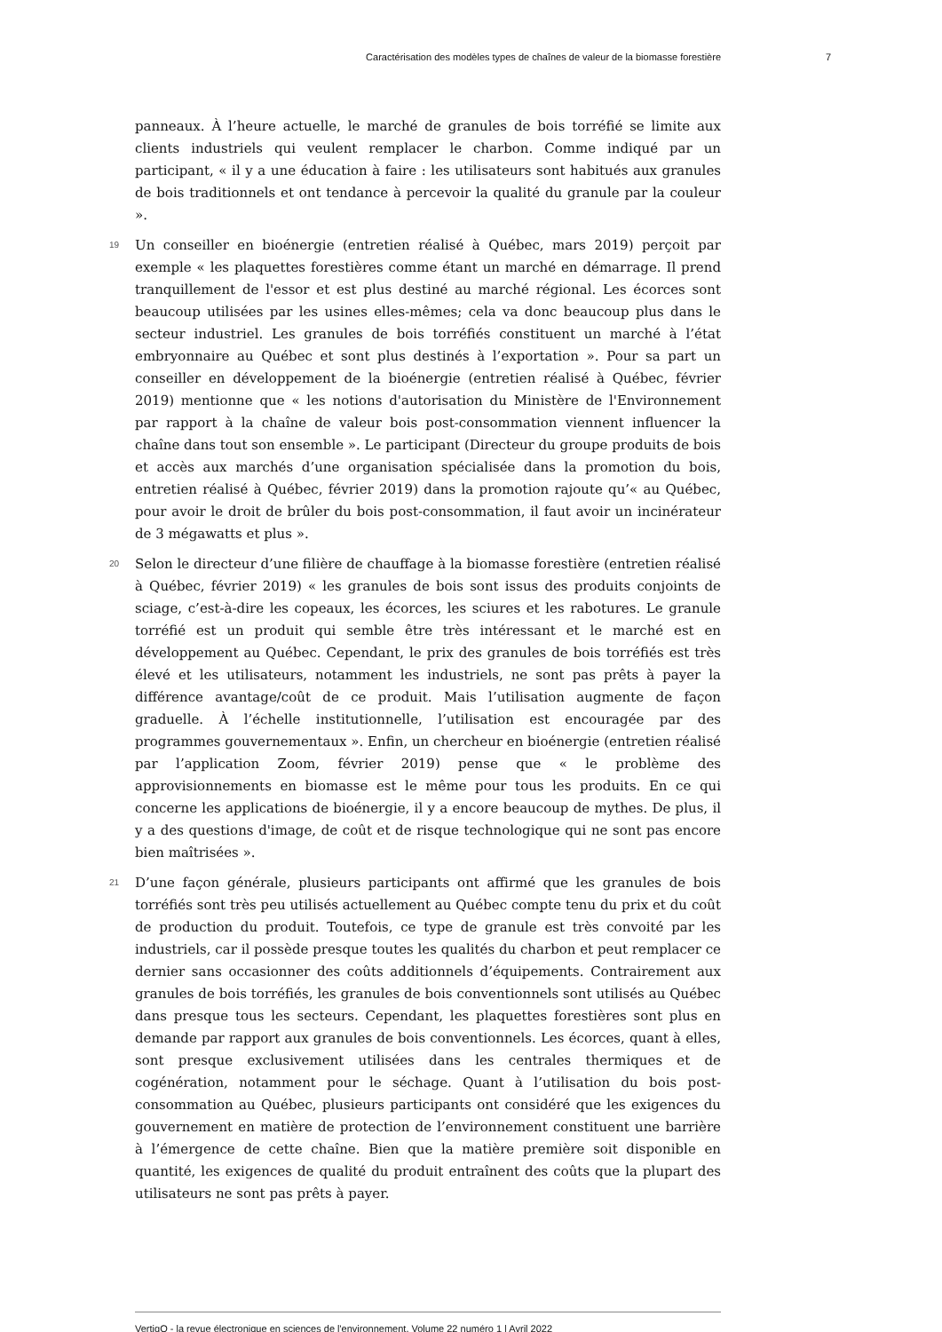Caractérisation des modèles types de chaînes de valeur de la biomasse forestière 7
panneaux. À l’heure actuelle, le marché de granules de bois torréfié se limite aux clients industriels qui veulent remplacer le charbon. Comme indiqué par un participant, « il y a une éducation à faire : les utilisateurs sont habitués aux granules de bois traditionnels et ont tendance à percevoir la qualité du granule par la couleur ».
19
Un conseiller en bioénergie (entretien réalisé à Québec, mars 2019) perçoit par exemple « les plaquettes forestières comme étant un marché en démarrage. Il prend tranquillement de l'essor et est plus destiné au marché régional. Les écorces sont beaucoup utilisées par les usines elles-mêmes; cela va donc beaucoup plus dans le secteur industriel. Les granules de bois torréfiés constituent un marché à l’état embryonnaire au Québec et sont plus destinés à l’exportation ». Pour sa part un conseiller en développement de la bioénergie (entretien réalisé à Québec, février 2019) mentionne que « les notions d'autorisation du Ministère de l'Environnement par rapport à la chaîne de valeur bois post-consommation viennent influencer la chaîne dans tout son ensemble ». Le participant (Directeur du groupe produits de bois et accès aux marchés d’une organisation spécialisée dans la promotion du bois, entretien réalisé à Québec, février 2019) dans la promotion rajoute qu’« au Québec, pour avoir le droit de brûler du bois post-consommation, il faut avoir un incinérateur de 3 mégawatts et plus ».
20
Selon le directeur d’une filière de chauffage à la biomasse forestière (entretien réalisé à Québec, février 2019) « les granules de bois sont issus des produits conjoints de sciage, c’est-à-dire les copeaux, les écorces, les sciures et les rabotures. Le granule torréfié est un produit qui semble être très intéressant et le marché est en développement au Québec. Cependant, le prix des granules de bois torréfiés est très élevé et les utilisateurs, notamment les industriels, ne sont pas prêts à payer la différence avantage/coût de ce produit. Mais l’utilisation augmente de façon graduelle. À l’échelle institutionnelle, l’utilisation est encouragée par des programmes gouvernementaux ». Enfin, un chercheur en bioénergie (entretien réalisé par l’application Zoom, février 2019) pense que « le problème des approvisionnements en biomasse est le même pour tous les produits. En ce qui concerne les applications de bioénergie, il y a encore beaucoup de mythes. De plus, il y a des questions d'image, de coût et de risque technologique qui ne sont pas encore bien maîtrisées ».
21
D’une façon générale, plusieurs participants ont affirmé que les granules de bois torréfiés sont très peu utilisés actuellement au Québec compte tenu du prix et du coût de production du produit. Toutefois, ce type de granule est très convoité par les industriels, car il possède presque toutes les qualités du charbon et peut remplacer ce dernier sans occasionner des coûts additionnels d’équipements. Contrairement aux granules de bois torréfiés, les granules de bois conventionnels sont utilisés au Québec dans presque tous les secteurs. Cependant, les plaquettes forestières sont plus en demande par rapport aux granules de bois conventionnels. Les écorces, quant à elles, sont presque exclusivement utilisées dans les centrales thermiques et de cogénération, notamment pour le séchage. Quant à l’utilisation du bois post-consommation au Québec, plusieurs participants ont considéré que les exigences du gouvernement en matière de protection de l’environnement constituent une barrière à l’émergence de cette chaîne. Bien que la matière première soit disponible en quantité, les exigences de qualité du produit entraînent des coûts que la plupart des utilisateurs ne sont pas prêts à payer.
VertigO - la revue électronique en sciences de l'environnement, Volume 22 numéro 1 | Avril 2022